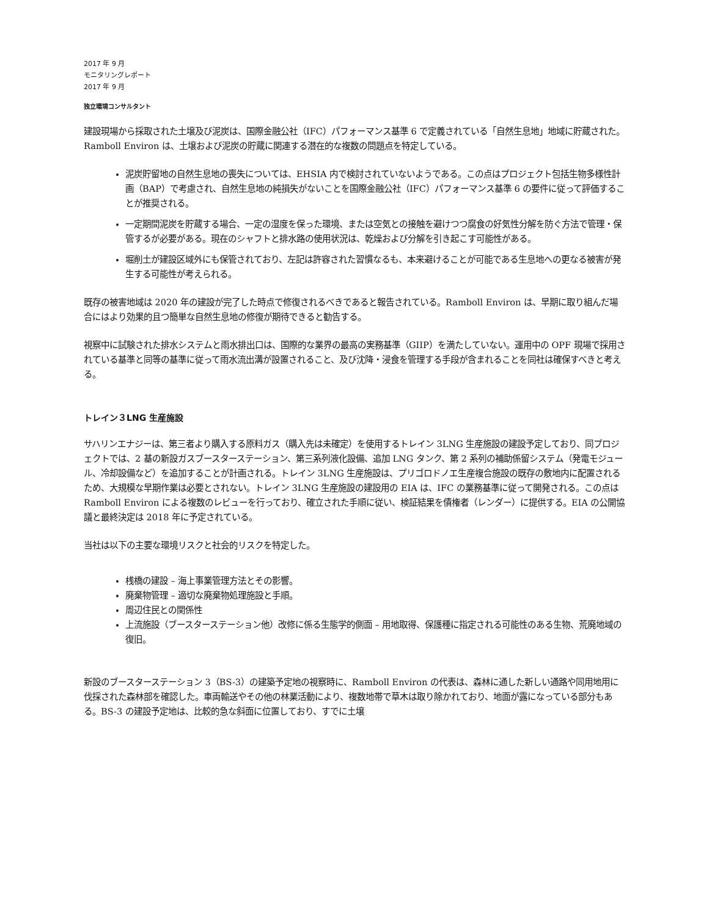2017 年 9 月
モニタリングレポート
2017 年 9 月
独立環境コンサルタント
建設現場から採取された土壌及び泥炭は、国際金融公社（IFC）パフォーマンス基準 6 で定義されている「自然生息地」地域に貯蔵された。Ramboll Environ は、土壌および泥炭の貯蔵に関連する潜在的な複数の問題点を特定している。
泥炭貯留地の自然生息地の喪失については、EHSIA 内で検討されていないようである。この点はプロジェクト包括生物多様性計画（BAP）で考慮され、自然生息地の純損失がないことを国際金融公社（IFC）パフォーマンス基準 6 の要件に従って評価することが推奨される。
一定期間泥炭を貯蔵する場合、一定の湿度を保った環境、または空気との接触を避けつつ腐食の好気性分解を防ぐ方法で管理・保管するが必要がある。現在のシャフトと排水路の使用状況は、乾燥および分解を引き起こす可能性がある。
堀削土が建設区域外にも保管されており、左記は許容された習慣なるも、本来避けることが可能である生息地への更なる被害が発生する可能性が考えられる。
既存の被害地域は 2020 年の建設が完了した時点で修復されるべきであると報告されている。Ramboll Environ は、早期に取り組んだ場合にはより効果的且つ簡単な自然生息地の修復が期待できると勧告する。
視察中に試験された排水システムと雨水排出口は、国際的な業界の最高の実務基準（GIIP）を満たしていない。運用中の OPF 現場で採用されている基準と同等の基準に従って雨水流出溝が設置されること、及び沈降・浸食を管理する手段が含まれることを同社は確保すべきと考える。
トレイン３LNG 生産施設
サハリンエナジーは、第三者より購入する原料ガス（購入先は未確定）を使用するトレイン 3LNG 生産施設の建設予定しており、同プロジェクトでは、2 基の新設ガスブースターステーション、第三系列液化設備、追加 LNG タンク、第 2 系列の補助係留システム（発電モジュール、冷却設備など）を追加することが計画される。トレイン 3LNG 生産施設は、プリゴロドノエ生産複合施設の既存の敷地内に配置されるため、大規模な早期作業は必要とされない。トレイン 3LNG 生産施設の建設用の EIA は、IFC の業務基準に従って開発される。この点は Ramboll Environ による複数のレビューを行っており、確立された手順に従い、検証結果を債権者（レンダー）に提供する。EIA の公開協議と最終決定は 2018 年に予定されている。
当社は以下の主要な環境リスクと社会的リスクを特定した。
桟橋の建設 – 海上事業管理方法とその影響。
廃棄物管理 – 適切な廃棄物処理施設と手順。
周辺住民との関係性
上流施設（ブースターステーション他）改修に係る生態学的側面 – 用地取得、保護種に指定される可能性のある生物、荒廃地域の復旧。
新設のブースターステーション 3（BS-3）の建築予定地の視察時に、Ramboll Environ の代表は、森林に通した新しい通路や同用地用に伐採された森林部を確認した。車両輸送やその他の林業活動により、複数地帯で草木は取り除かれており、地面が露になっている部分もある。BS-3 の建設予定地は、比較的急な斜面に位置しており、すでに土壌